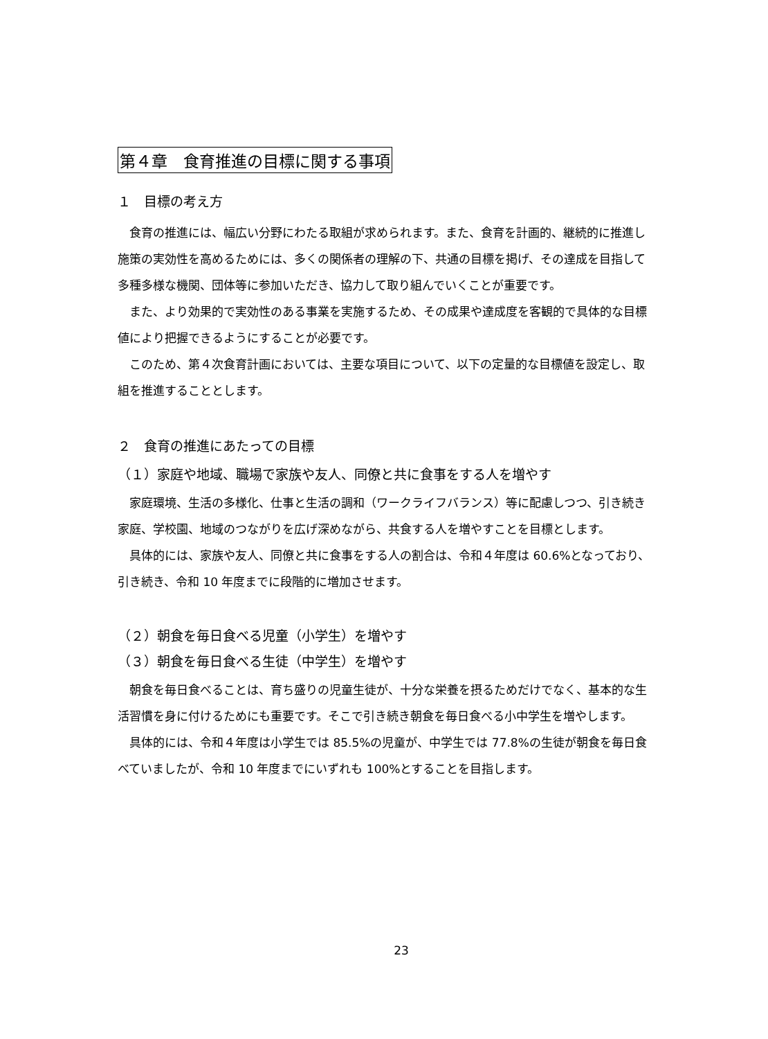第４章　食育推進の目標に関する事項
１　目標の考え方
食育の推進には、幅広い分野にわたる取組が求められます。また、食育を計画的、継続的に推進し施策の実効性を高めるためには、多くの関係者の理解の下、共通の目標を掲げ、その達成を目指して多種多様な機関、団体等に参加いただき、協力して取り組んでいくことが重要です。
また、より効果的で実効性のある事業を実施するため、その成果や達成度を客観的で具体的な目標値により把握できるようにすることが必要です。
このため、第４次食育計画においては、主要な項目について、以下の定量的な目標値を設定し、取組を推進することとします。
２　食育の推進にあたっての目標
（１）家庭や地域、職場で家族や友人、同僚と共に食事をする人を増やす
家庭環境、生活の多様化、仕事と生活の調和（ワークライフバランス）等に配慮しつつ、引き続き家庭、学校園、地域のつながりを広げ深めながら、共食する人を増やすことを目標とします。
具体的には、家族や友人、同僚と共に食事をする人の割合は、令和４年度は 60.6%となっており、引き続き、令和 10 年度までに段階的に増加させます。
（２）朝食を毎日食べる児童（小学生）を増やす
（３）朝食を毎日食べる生徒（中学生）を増やす
朝食を毎日食べることは、育ち盛りの児童生徒が、十分な栄養を摂るためだけでなく、基本的な生活習慣を身に付けるためにも重要です。そこで引き続き朝食を毎日食べる小中学生を増やします。
具体的には、令和４年度は小学生では 85.5%の児童が、中学生では 77.8%の生徒が朝食を毎日食べていましたが、令和 10 年度までにいずれも 100%とすることを目指します。
23